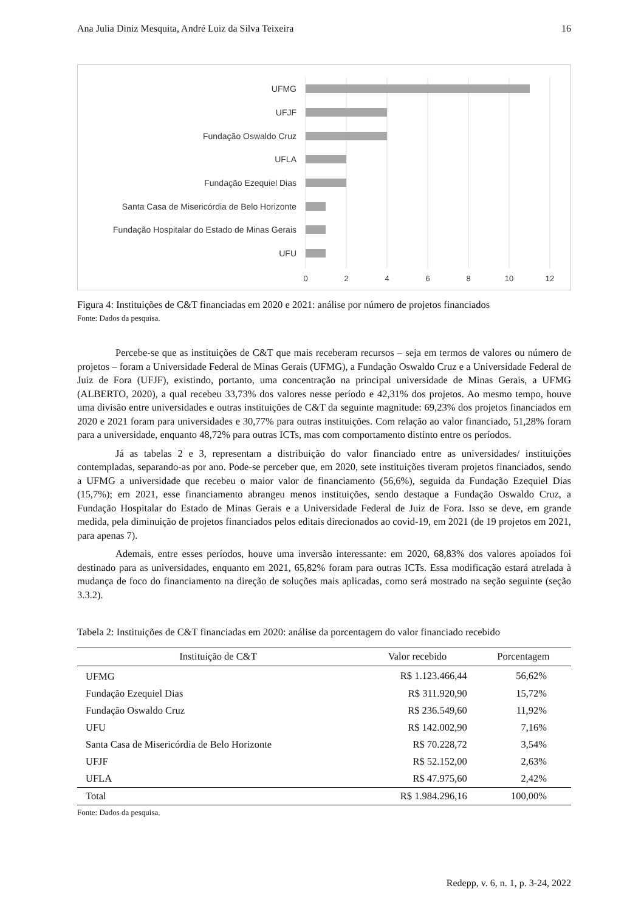Ana Julia Diniz Mesquita, André Luiz da Silva Teixeira 16
UFMG
UFJF
Fundação Oswaldo Cruz
UFLA
Fundação Ezequiel Dias
Santa Casa de Misericórdia de Belo Horizonte
Fundação Hospitalar do Estado de Minas Gerais
UFU
0
2
4
6
8
10
12
Figura 4: Instituições de C&T financiadas em 2020 e 2021: análise por número de projetos financiados
Fonte: Dados da pesquisa.
Percebe-se que as instituições de C&T que mais receberam recursos – seja em termos de valores ou número de projetos – foram a Universidade Federal de Minas Gerais (UFMG), a Fundação Oswaldo Cruz e a Universidade Federal de Juiz de Fora (UFJF), existindo, portanto, uma concentração na principal universidade de Minas Gerais, a UFMG (ALBERTO, 2020), a qual recebeu 33,73% dos valores nesse período e 42,31% dos projetos. Ao mesmo tempo, houve uma divisão entre universidades e outras instituições de C&T da seguinte magnitude: 69,23% dos projetos financiados em 2020 e 2021 foram para universidades e 30,77% para outras instituições. Com relação ao valor financiado, 51,28% foram para a universidade, enquanto 48,72% para outras ICTs, mas com comportamento distinto entre os períodos.
Já as tabelas 2 e 3, representam a distribuição do valor financiado entre as universidades/ instituições contempladas, separando-as por ano. Pode-se perceber que, em 2020, sete instituições tiveram projetos financiados, sendo a UFMG a universidade que recebeu o maior valor de financiamento (56,6%), seguida da Fundação Ezequiel Dias (15,7%); em 2021, esse financiamento abrangeu menos instituições, sendo destaque a Fundação Oswaldo Cruz, a Fundação Hospitalar do Estado de Minas Gerais e a Universidade Federal de Juiz de Fora. Isso se deve, em grande medida, pela diminuição de projetos financiados pelos editais direcionados ao covid-19, em 2021 (de 19 projetos em 2021, para apenas 7).
Ademais, entre esses períodos, houve uma inversão interessante: em 2020, 68,83% dos valores apoiados foi destinado para as universidades, enquanto em 2021, 65,82% foram para outras ICTs. Essa modificação estará atrelada à mudança de foco do financiamento na direção de soluções mais aplicadas, como será mostrado na seção seguinte (seção 3.3.2).
Tabela 2: Instituições de C&T financiadas em 2020: análise da porcentagem do valor financiado recebido
| Instituição de C&T | Valor recebido | Porcentagem |
| --- | --- | --- |
| UFMG | R$ 1.123.466,44 | 56,62% |
| Fundação Ezequiel Dias | R$ 311.920,90 | 15,72% |
| Fundação Oswaldo Cruz | R$ 236.549,60 | 11,92% |
| UFU | R$ 142.002,90 | 7,16% |
| Santa Casa de Misericórdia de Belo Horizonte | R$ 70.228,72 | 3,54% |
| UFJF | R$ 52.152,00 | 2,63% |
| UFLA | R$ 47.975,60 | 2,42% |
| Total | R$ 1.984.296,16 | 100,00% |
Fonte: Dados da pesquisa.
Redepp, v. 6, n. 1, p. 3-24, 2022